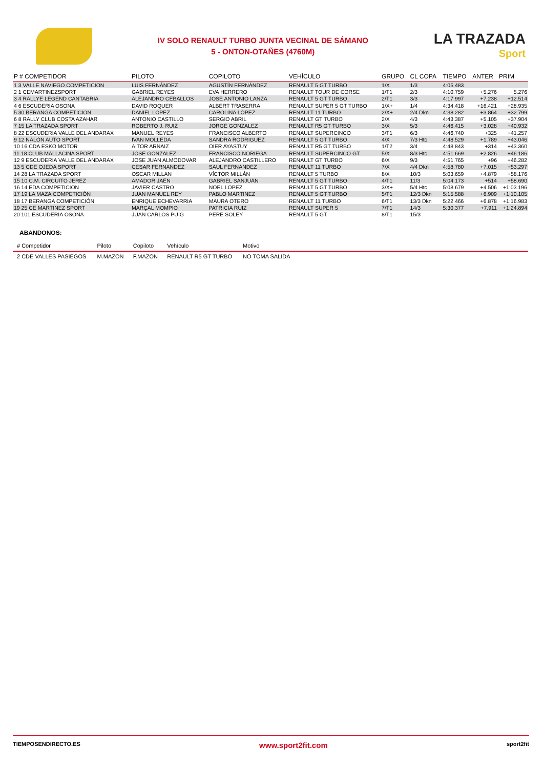IV SOLO RENAULT TURBO JUNTA VECINAL DE SÁMANO
5 - ONTON-OTAÑES (4760M)
LA TRAZADA
Sport
| P # COMPETIDOR | PILOTO | COPILOTO | VEHÍCULO | GRUPO | CL COPA | TIEMPO | ANTER | PRIM |
| --- | --- | --- | --- | --- | --- | --- | --- | --- |
| 1 3 VALLE NAVIEGO COMPETICION | LUIS FERNÁNDEZ | AGUSTÍN FERNÁNDEZ | RENAULT 5 GT TURBO | 1/X | 1/3 | 4:05.483 | | |
| 2 1 CEMARTINEZSPORT | GABRIEL REYES | EVA HERRERO | RENAULT TOUR DE CORSE | 1/T1 | 2/3 | 4:10.759 | +5.276 | +5.276 |
| 3 4 RALLYE LEGEND CANTABRIA | ALEJANDRO CEBALLOS | JOSE ANTONIO LANZA | RENAULT 5 GT TURBO | 2/T1 | 3/3 | 4:17.997 | +7.238 | +12.514 |
| 4 6 ESCUDERIA OSONA | DAVID ROQUER | ALBERT TRASERRA | RENAULT SUPER 5 GT TURBO | 1/X+ | 1/4 | 4:34.418 | +16.421 | +28.935 |
| 5 30 BERANGA COMPETICION | DANIEL LOPEZ | CAROLINA LÓPEZ | RENAULT 11 TURBO | 2/X+ | 2/4 Dkn | 4:38.282 | +3.864 | +32.799 |
| 6 8 RALLY CLUB COSTA AZAHAR | ANTONIO CASTILLO | SERGIO ABRIL | RENAULT GT TURBO | 2/X | 4/3 | 4:43.387 | +5.105 | +37.904 |
| 7 15 LA TRAZADA SPORT | ROBERTO J. RUIZ | JORGE GONZALEZ | RENAULT R5 GT TURBO | 3/X | 5/3 | 4:46.415 | +3.028 | +40.932 |
| 8 22 ESCUDERIA VALLE DEL ANDARAX | MANUEL REYES | FRANCISCO ALBERTO | RENAULT SUPERCINCO | 3/T1 | 6/3 | 4:46.740 | +325 | +41.257 |
| 9 12 NALÓN AUTO SPORT | IVAN MOLLEDA | SANDRA RODRIGUEZ | RENAULT 5 GT TURBO | 4/X | 7/3 Htc | 4:48.529 | +1.789 | +43.046 |
| 10 16 CDA ESKO MOTOR | AITOR ARNAIZ | OIER AYASTUY | RENAULT R5 GT TURBO | 1/T2 | 3/4 | 4:48.843 | +314 | +43.360 |
| 11 18 CLUB MALLACINA SPORT | JOSE GONZÁLEZ | FRANCISCO NORIEGA | RENAULT SUPERCINCO GT | 5/X | 8/3 Htc | 4:51.669 | +2.826 | +46.186 |
| 12 9 ESCUDERIA VALLE DEL ANDARAX | JOSE JUAN ALMODOVAR | ALEJANDRO CASTILLERO | RENAULT GT TURBO | 6/X | 9/3 | 4:51.765 | +96 | +46.282 |
| 13 5 CDE OJEDA SPORT | CESAR FERNANDEZ | SAUL FERNANDEZ | RENAULT 11 TURBO | 7/X | 4/4 Dkn | 4:58.780 | +7.015 | +53.297 |
| 14 28 LA TRAZADA SPORT | OSCAR MILLAN | VÍCTOR MILLÁN | RENAULT 5 TURBO | 8/X | 10/3 | 5:03.659 | +4.879 | +58.176 |
| 15 10 C.M. CIRCUITO JEREZ | AMADOR JAÉN | GABRIEL SANJUÁN | RENAULT 5 GT TURBO | 4/T1 | 11/3 | 5:04.173 | +514 | +58.690 |
| 16 14 EDA COMPETICION | JAVIER CASTRO | NOEL LOPEZ | RENAULT 5 GT TURBO | 3/X+ | 5/4 Htc | 5:08.679 | +4.506 | +1:03.196 |
| 17 19 LA MAZA COMPETICIÓN | JUAN MANUEL REY | PABLO MARTINEZ | RENAULT 5 GT TURBO | 5/T1 | 12/3 Dkn | 5:15.588 | +6.909 | +1:10.105 |
| 18 17 BERANGA COMPETICIÓN | ENRIQUE ECHEVARRIA | MAURA OTERO | RENAULT 11 TURBO | 6/T1 | 13/3 Dkn | 5:22.466 | +6.878 | +1:16.983 |
| 19 25 CE MARTINEZ SPORT | MARÇAL MOMPIO | PATRICIA RUIZ | RENAULT SUPER 5 | 7/T1 | 14/3 | 5:30.377 | +7.911 | +1:24.894 |
| 20 101 ESCUDERIA OSONA | JUAN CARLOS PUIG | PERE SOLEY | RENAULT 5 GT | 8/T1 | 15/3 | | | |
ABANDONOS:
| # Competidor | Piloto | Copiloto | Vehículo | Motivo | |
| --- | --- | --- | --- | --- | --- |
| 2 CDE VALLES PASIEGOS | M.MAZON | F.MAZON | RENAULT R5 GT TURBO | NO TOMA SALIDA | |
TIEMPOSENDIRECTO.ES www.sport2fit.com sport2fit